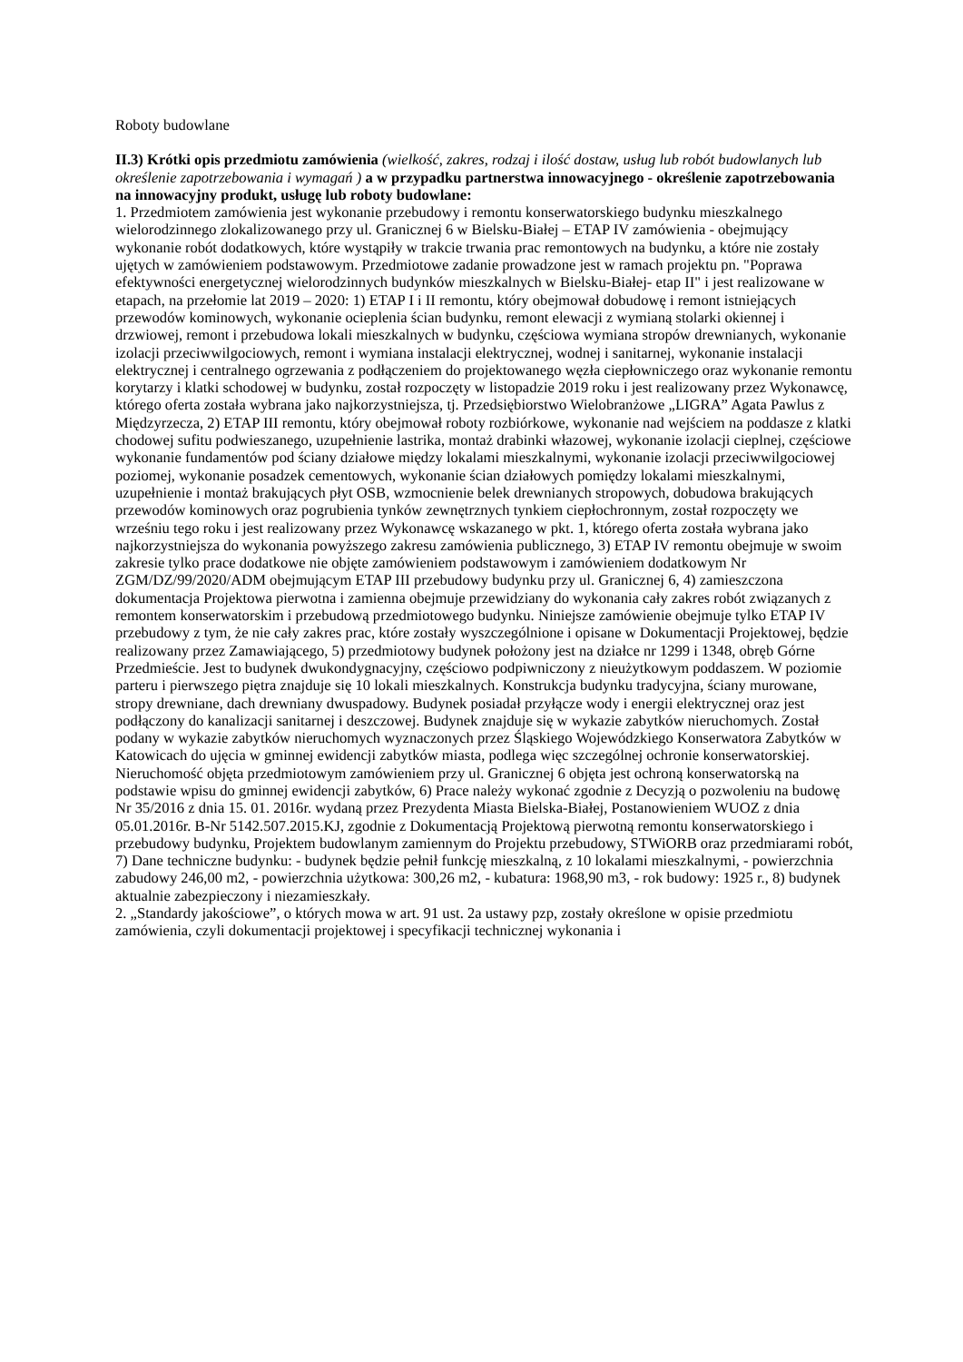Roboty budowlane
II.3) Krótki opis przedmiotu zamówienia (wielkość, zakres, rodzaj i ilość dostaw, usług lub robót budowlanych lub określenie zapotrzebowania i wymagań ) a w przypadku partnerstwa innowacyjnego - określenie zapotrzebowania na innowacyjny produkt, usługę lub roboty budowlane:
1. Przedmiotem zamówienia jest wykonanie przebudowy i remontu konserwatorskiego budynku mieszkalnego wielorodzinnego zlokalizowanego przy ul. Granicznej 6 w Bielsku-Białej – ETAP IV zamówienia - obejmujący wykonanie robót dodatkowych, które wystąpiły w trakcie trwania prac remontowych na budynku, a które nie zostały ujętych w zamówieniem podstawowym. Przedmiotowe zadanie prowadzone jest w ramach projektu pn. "Poprawa efektywności energetycznej wielorodzinnych budynków mieszkalnych w Bielsku-Białej- etap II" i jest realizowane w etapach, na przełomie lat 2019 – 2020: 1) ETAP I i II remontu, który obejmował dobudowę i remont istniejących przewodów kominowych, wykonanie ocieplenia ścian budynku, remont elewacji z wymianą stolarki okiennej i drzwiowej, remont i przebudowa lokali mieszkalnych w budynku, częściowa wymiana stropów drewnianych, wykonanie izolacji przeciwwilgociowych, remont i wymiana instalacji elektrycznej, wodnej i sanitarnej, wykonanie instalacji elektrycznej i centralnego ogrzewania z podłączeniem do projektowanego węzła ciepłowniczego oraz wykonanie remontu korytarzy i klatki schodowej w budynku, został rozpoczęty w listopadzie 2019 roku i jest realizowany przez Wykonawcę, którego oferta została wybrana jako najkorzystniejsza, tj. Przedsiębiorstwo Wielobranżowe „LIGRA” Agata Pawlus z Międzyrzecza, 2) ETAP III remontu, który obejmował roboty rozbiórkowe, wykonanie nad wejściem na poddasze z klatki chodowej sufitu podwieszanego, uzupełnienie lastrika, montaż drabinki włazowej, wykonanie izolacji cieplnej, częściowe wykonanie fundamentów pod ściany działowe między lokalami mieszkalnymi, wykonanie izolacji przeciwwilgociowej poziomej, wykonanie posadzek cementowych, wykonanie ścian działowych pomiędzy lokalami mieszkalnymi, uzupełnienie i montaż brakujących płyt OSB, wzmocnienie belek drewnianych stropowych, dobudowa brakujących przewodów kominowych oraz pogrubienia tynków zewnętrznych tynkiem ciepłochronnym, został rozpoczęty we wrześniu tego roku i jest realizowany przez Wykonawcę wskazanego w pkt. 1, którego oferta została wybrana jako najkorzystniejsza do wykonania powyższego zakresu zamówienia publicznego, 3) ETAP IV remontu obejmuje w swoim zakresie tylko prace dodatkowe nie objęte zamówieniem podstawowym i zamówieniem dodatkowym Nr ZGM/DZ/99/2020/ADM obejmującym ETAP III przebudowy budynku przy ul. Granicznej 6, 4) zamieszczona dokumentacja Projektowa pierwotna i zamienna obejmuje przewidziany do wykonania cały zakres robót związanych z remontem konserwatorskim i przebudową przedmiotowego budynku. Niniejsze zamówienie obejmuje tylko ETAP IV przebudowy z tym, że nie cały zakres prac, które zostały wyszczególnione i opisane w Dokumentacji Projektowej, będzie realizowany przez Zamawiającego, 5) przedmiotowy budynek położony jest na działce nr 1299 i 1348, obręb Górne Przedmieście. Jest to budynek dwukondygnacyjny, częściowo podpiwniczony z nieużytkowym poddaszem. W poziomie parteru i pierwszego piętra znajduje się 10 lokali mieszkalnych. Konstrukcja budynku tradycyjna, ściany murowane, stropy drewniane, dach drewniany dwuspadowy. Budynek posiadał przyłącze wody i energii elektrycznej oraz jest podłączony do kanalizacji sanitarnej i deszczowej. Budynek znajduje się w wykazie zabytków nieruchomych. Został podany w wykazie zabytków nieruchomych wyznaczonych przez Śląskiego Wojewódzkiego Konserwatora Zabytków w Katowicach do ujęcia w gminnej ewidencji zabytków miasta, podlega więc szczególnej ochronie konserwatorskiej. Nieruchomość objęta przedmiotowym zamówieniem przy ul. Granicznej 6 objęta jest ochroną konserwatorską na podstawie wpisu do gminnej ewidencji zabytków, 6) Prace należy wykonać zgodnie z Decyzją o pozwoleniu na budowę Nr 35/2016 z dnia 15. 01. 2016r. wydaną przez Prezydenta Miasta Bielska-Białej, Postanowieniem WUOZ z dnia 05.01.2016r. B-Nr 5142.507.2015.KJ, zgodnie z Dokumentacją Projektową pierwotną remontu konserwatorskiego i przebudowy budynku, Projektem budowlanym zamiennym do Projektu przebudowy, STWiORB oraz przedmiarami robót, 7) Dane techniczne budynku: - budynek będzie pełnił funkcję mieszkalną, z 10 lokalami mieszkalnymi, - powierzchnia zabudowy 246,00 m2, - powierzchnia użytkowa: 300,26 m2, - kubatura: 1968,90 m3, - rok budowy: 1925 r., 8) budynek aktualnie zabezpieczony i niezamieszkały.
2. „Standardy jakościowe”, o których mowa w art. 91 ust. 2a ustawy pzp, zostały określone w opisie przedmiotu zamówienia, czyli dokumentacji projektowej i specyfikacji technicznej wykonania i